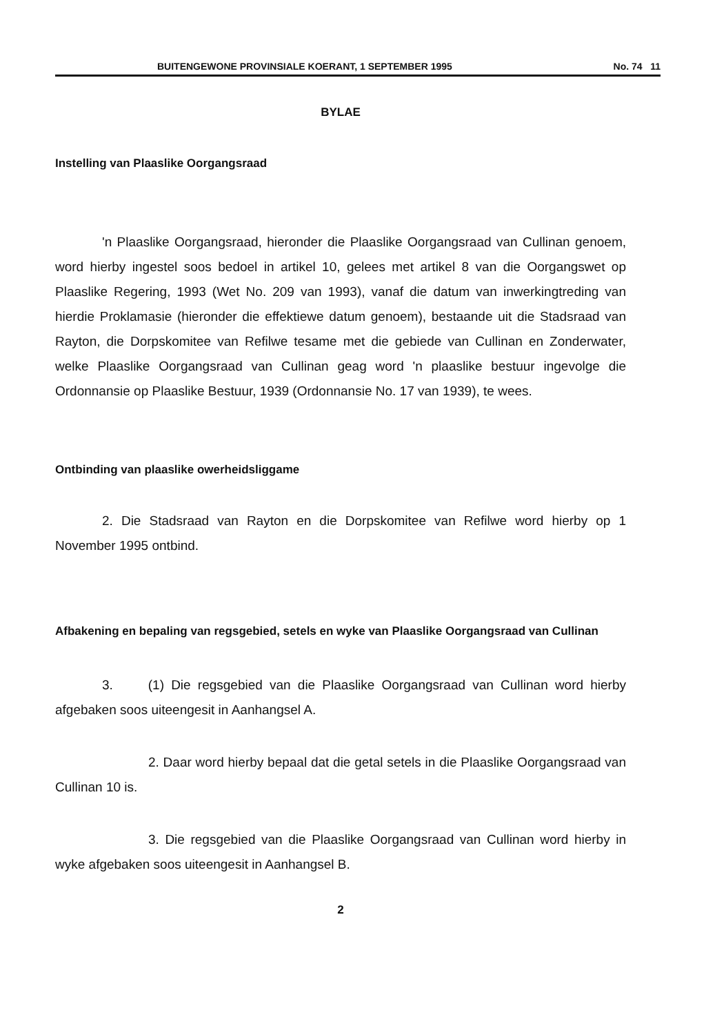BUITENGEWONE PROVINSIALE KOERANT, 1 SEPTEMBER 1995 No. 74 11
BYLAE
Instelling van Plaaslike Oorgangsraad
'n Plaaslike Oorgangsraad, hieronder die Plaaslike Oorgangsraad van Cullinan genoem, word hierby ingestel soos bedoel in artikel 10, gelees met artikel 8 van die Oorgangswet op Plaaslike Regering, 1993 (Wet No. 209 van 1993), vanaf die datum van inwerkingtreding van hierdie Proklamasie (hieronder die effektiewe datum genoem), bestaande uit die Stadsraad van Rayton, die Dorpskomitee van Refilwe tesame met die gebiede van Cullinan en Zonderwater, welke Plaaslike Oorgangsraad van Cullinan geag word 'n plaaslike bestuur ingevolge die Ordonnansie op Plaaslike Bestuur, 1939 (Ordonnansie No. 17 van 1939), te wees.
Ontbinding van plaaslike owerheidsliggame
2. Die Stadsraad van Rayton en die Dorpskomitee van Refilwe word hierby op 1 November 1995 ontbind.
Afbakening en bepaling van regsgebied, setels en wyke van Plaaslike Oorgangsraad van Cullinan
3. (1) Die regsgebied van die Plaaslike Oorgangsraad van Cullinan word hierby afgebaken soos uiteengesit in Aanhangsel A.
2. Daar word hierby bepaal dat die getal setels in die Plaaslike Oorgangsraad van Cullinan 10 is.
3. Die regsgebied van die Plaaslike Oorgangsraad van Cullinan word hierby in wyke afgebaken soos uiteengesit in Aanhangsel B.
2